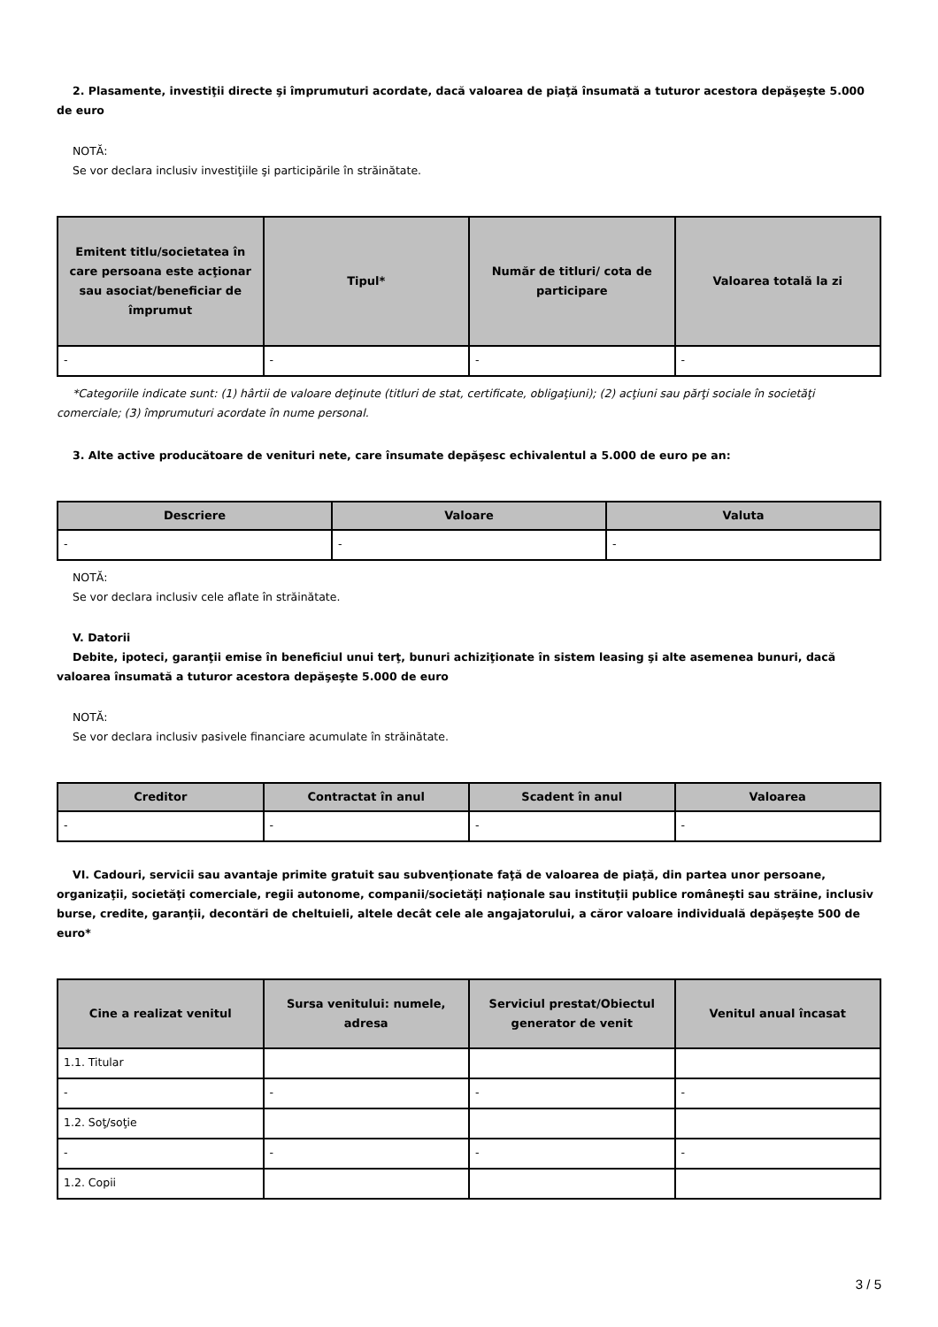2. Plasamente, investiţii directe şi împrumuturi acordate, dacă valoarea de piaţă însumată a tuturor acestora depăşeşte 5.000 de euro
NOTĂ:
Se vor declara inclusiv investiţiile şi participările în străinătate.
| Emitent titlu/societatea în care persoana este acţionar sau asociat/beneficiar de împrumut | Tipul* | Număr de titluri/ cota de participare | Valoarea totală la zi |
| --- | --- | --- | --- |
| - | - | - | - |
*Categoriile indicate sunt: (1) hârtii de valoare deţinute (titluri de stat, certificate, obligaţiuni); (2) acţiuni sau părţi sociale în societăţi comerciale; (3) împrumuturi acordate în nume personal.
3. Alte active producătoare de venituri nete, care însumate depăşesc echivalentul a 5.000 de euro pe an:
| Descriere | Valoare | Valuta |
| --- | --- | --- |
| - | - | - |
NOTĂ:
Se vor declara inclusiv cele aflate în străinătate.
V. Datorii
Debite, ipoteci, garanţii emise în beneficiul unui terţ, bunuri achiziţionate în sistem leasing şi alte asemenea bunuri, dacă valoarea însumată a tuturor acestora depăşeşte 5.000 de euro
NOTĂ:
Se vor declara inclusiv pasivele financiare acumulate în străinătate.
| Creditor | Contractat în anul | Scadent în anul | Valoarea |
| --- | --- | --- | --- |
| - | - | - | - |
VI. Cadouri, servicii sau avantaje primite gratuit sau subvenţionate faţă de valoarea de piaţă, din partea unor persoane, organizaţii, societăţi comerciale, regii autonome, companii/societăţi naţionale sau instituţii publice româneşti sau străine, inclusiv burse, credite, garanţii, decontări de cheltuieli, altele decât cele ale angajatorului, a căror valoare individuală depăşeşte 500 de euro*
| Cine a realizat venitul | Sursa venitului: numele, adresa | Serviciul prestat/Obiectul generator de venit | Venitul anual încasat |
| --- | --- | --- | --- |
| 1.1. Titular | | | |
| - | - | - | - |
| 1.2. Soţ/soţie | | | |
| - | - | - | - |
| 1.2. Copii | | | |
3 / 5